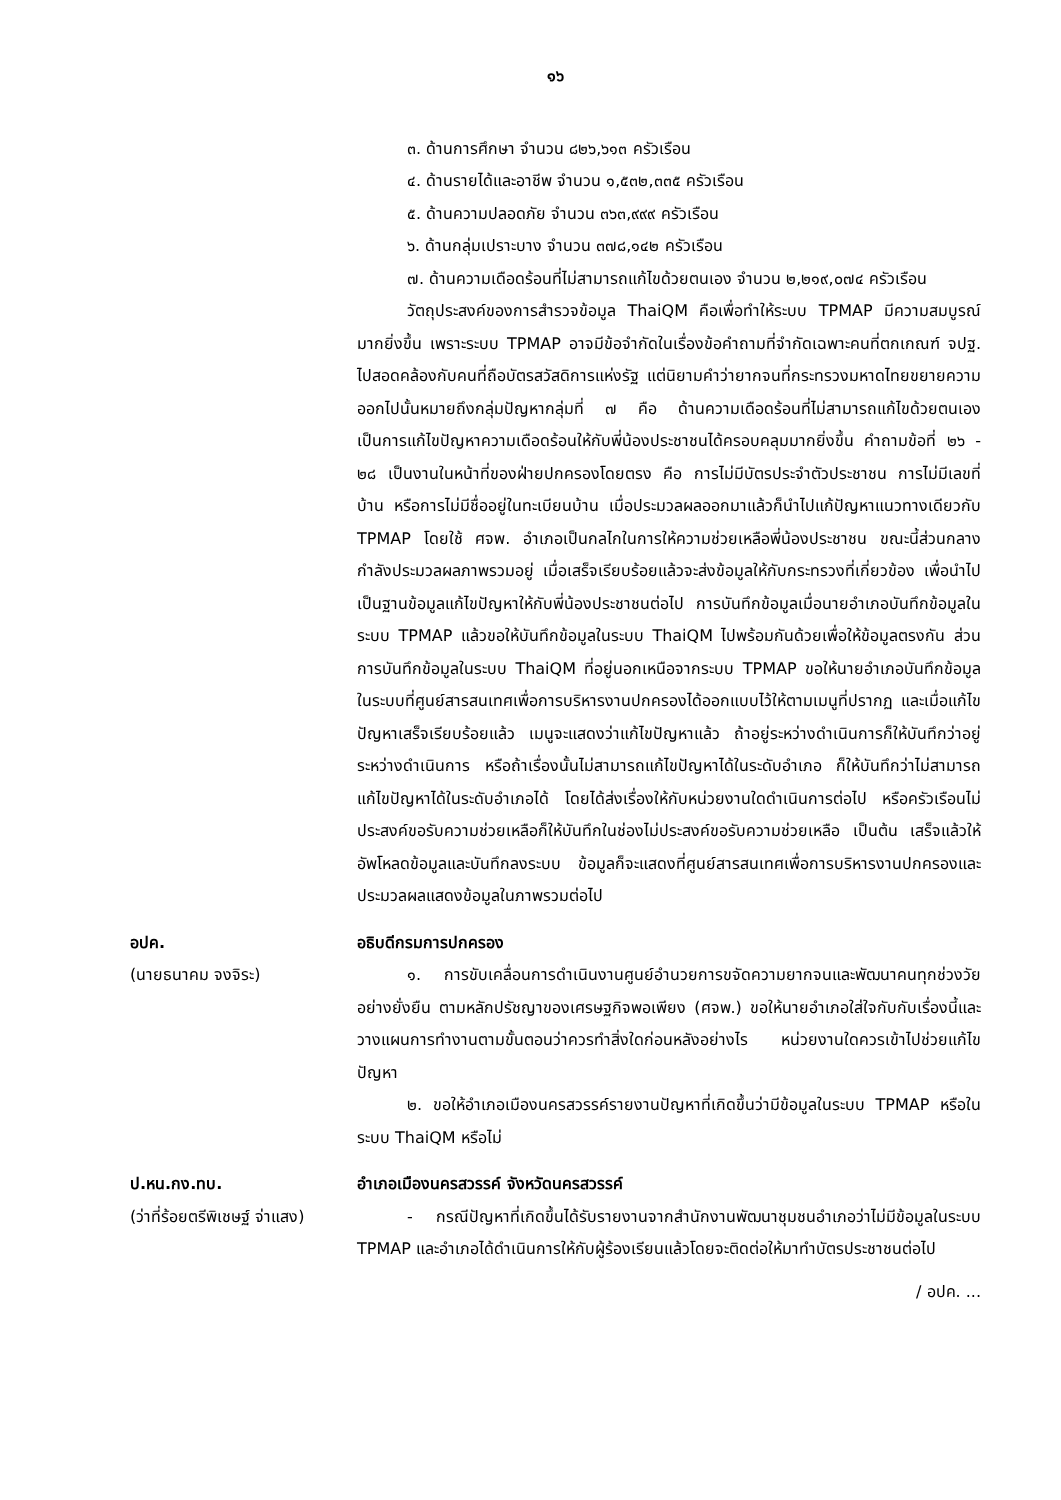๑๖
๓. ด้านการศึกษา จำนวน ๘๒๖,๖๑๓ ครัวเรือน
๔. ด้านรายได้และอาชีพ จำนวน ๑,๕๓๒,๓๓๕ ครัวเรือน
๕. ด้านความปลอดภัย จำนวน ๓๖๓,๙๙๙ ครัวเรือน
๖. ด้านกลุ่มเปราะบาง จำนวน ๓๗๘,๑๔๒ ครัวเรือน
๗. ด้านความเดือดร้อนที่ไม่สามารถแก้ไขด้วยตนเอง จำนวน ๒,๒๑๙,๐๗๔ ครัวเรือน
วัตถุประสงค์ของการสำรวจข้อมูล ThaiQM คือเพื่อทำให้ระบบ TPMAP มีความสมบูรณ์มากยิ่งขึ้น เพราะระบบ TPMAP อาจมีข้อจำกัดในเรื่องข้อคำถามที่จำกัดเฉพาะคนที่ตกเกณฑ์ จปฐ. ไปสอดคล้องกับคนที่ถือบัตรสวัสดิการแห่งรัฐ แต่นิยามคำว่ายากจนที่กระทรวงมหาดไทยขยายความออกไปนั้นหมายถึงกลุ่มปัญหากลุ่มที่ ๗ คือ ด้านความเดือดร้อนที่ไม่สามารถแก้ไขด้วยตนเอง เป็นการแก้ไขปัญหาความเดือดร้อนให้กับพี่น้องประชาชนได้ครอบคลุมมากยิ่งขึ้น คำถามข้อที่ ๒๖ - ๒๘ เป็นงานในหน้าที่ของฝ่ายปกครองโดยตรง คือ การไม่มีบัตรประจำตัวประชาชน การไม่มีเลขที่บ้าน หรือการไม่มีชื่ออยู่ในทะเบียนบ้าน เมื่อประมวลผลออกมาแล้วก็นำไปแก้ปัญหาแนวทางเดียวกับ TPMAP โดยใช้ ศจพ. อำเภอเป็นกลไกในการให้ความช่วยเหลือพี่น้องประชาชน ขณะนี้ส่วนกลางกำลังประมวลผลภาพรวมอยู่ เมื่อเสร็จเรียบร้อยแล้วจะส่งข้อมูลให้กับกระทรวงที่เกี่ยวข้อง เพื่อนำไปเป็นฐานข้อมูลแก้ไขปัญหาให้กับพี่น้องประชาชนต่อไป การบันทึกข้อมูลเมื่อนายอำเภอบันทึกข้อมูลในระบบ TPMAP แล้วขอให้บันทึกข้อมูลในระบบ ThaiQM ไปพร้อมกันด้วยเพื่อให้ข้อมูลตรงกัน ส่วนการบันทึกข้อมูลในระบบ ThaiQM ที่อยู่นอกเหนือจากระบบ TPMAP ขอให้นายอำเภอบันทึกข้อมูลในระบบที่ศูนย์สารสนเทศเพื่อการบริหารงานปกครองได้ออกแบบไว้ให้ตามเมนูที่ปรากฏ และเมื่อแก้ไขปัญหาเสร็จเรียบร้อยแล้ว เมนูจะแสดงว่าแก้ไขปัญหาแล้ว ถ้าอยู่ระหว่างดำเนินการก็ให้บันทึกว่าอยู่ระหว่างดำเนินการ หรือถ้าเรื่องนั้นไม่สามารถแก้ไขปัญหาได้ในระดับอำเภอ ก็ให้บันทึกว่าไม่สามารถแก้ไขปัญหาได้ในระดับอำเภอได้ โดยได้ส่งเรื่องให้กับหน่วยงานใดดำเนินการต่อไป หรือครัวเรือนไม่ประสงค์ขอรับความช่วยเหลือก็ให้บันทึกในช่องไม่ประสงค์ขอรับความช่วยเหลือ เป็นต้น เสร็จแล้วให้อัพโหลดข้อมูลและบันทึกลงระบบ ข้อมูลก็จะแสดงที่ศูนย์สารสนเทศเพื่อการบริหารงานปกครองและประมวลผลแสดงข้อมูลในภาพรวมต่อไป
อปค.
(นายธนาคม จงจิระ)
อธิบดีกรมการปกครอง
๑. การขับเคลื่อนการดำเนินงานศูนย์อำนวยการขจัดความยากจนและพัฒนาคนทุกช่วงวัยอย่างยั่งยืน ตามหลักปรัชญาของเศรษฐกิจพอเพียง (ศจพ.) ขอให้นายอำเภอใส่ใจกับกับเรื่องนี้และวางแผนการทำงานตามขั้นตอนว่าควรทำสิ่งใดก่อนหลังอย่างไร หน่วยงานใดควรเข้าไปช่วยแก้ไขปัญหา
๒. ขอให้อำเภอเมืองนครสวรรค์รายงานปัญหาที่เกิดขึ้นว่ามีข้อมูลในระบบ TPMAP หรือในระบบ ThaiQM หรือไม่
ป.หน.กง.ทบ.
(ว่าที่ร้อยตรีพิเชษฐ์ จ่าแสง)
อำเภอเมืองนครสวรรค์ จังหวัดนครสวรรค์
- กรณีปัญหาที่เกิดขึ้นได้รับรายงานจากสำนักงานพัฒนาชุมชนอำเภอว่าไม่มีข้อมูลในระบบ TPMAP และอำเภอได้ดำเนินการให้กับผู้ร้องเรียนแล้วโดยจะติดต่อให้มาทำบัตรประชาชนต่อไป
/ อปค. ...